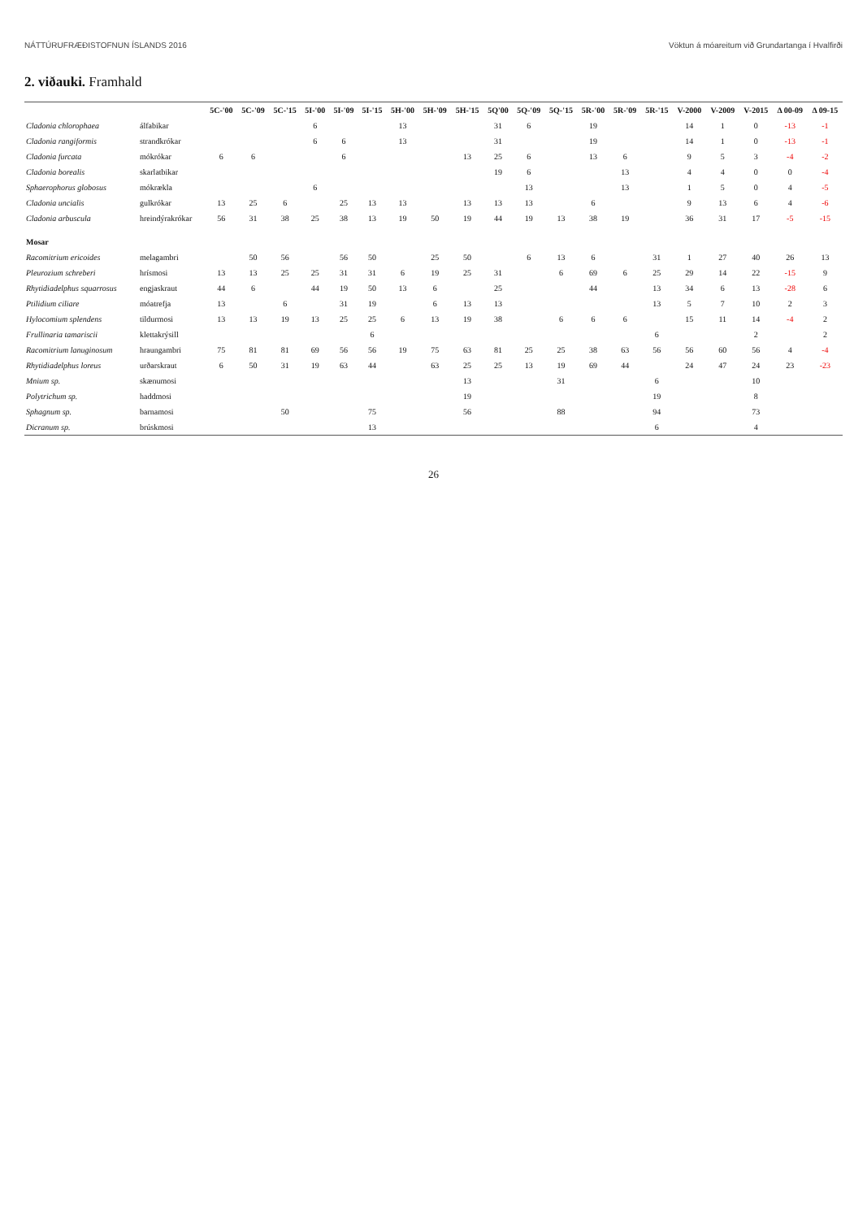NÁTTÚRUFRÆÐISTOFNUN ÍSLANDS 2016 Vöktun á móareitum við Grundartanga í Hvalfirði
2. viðauki. Framhald
| | | 5C-'00 | 5C-'09 | 5C-'15 | 5I-'00 | 5I-'09 | 5I-'15 | 5H-'00 | 5H-'09 | 5H-'15 | 5Q'00 | 5Q-'09 | 5Q-'15 | 5R-'00 | 5R-'09 | 5R-'15 | V-2000 | V-2009 | V-2015 | Δ 00-09 | Δ 09-15 |
| --- | --- | --- | --- | --- | --- | --- | --- | --- | --- | --- | --- | --- | --- | --- | --- | --- | --- | --- | --- | --- | --- |
| Cladonia chlorophaea | álfabikar | | | | 6 | | | 13 | | | 31 | 6 | | 19 | | | 14 | 1 | 0 | -13 | -1 |
| Cladonia rangiformis | strandkrókar | | | | 6 | 6 | | 13 | | | 31 | | | 19 | | | 14 | 1 | 0 | -13 | -1 |
| Cladonia furcata | mókrókar | 6 | 6 | | | 6 | | | | 13 | 25 | 6 | | 13 | 6 | | 9 | 5 | 3 | -4 | -2 |
| Cladonia borealis | skarlatbikar | | | | | | | | | | 19 | 6 | | | 13 | | 4 | 4 | 0 | 0 | -4 |
| Sphaerophorus globosus | mókrækla | | | | 6 | | | | | | | 13 | | | 13 | | 1 | 5 | 0 | 4 | -5 |
| Cladonia uncialis | gulkrókar | 13 | 25 | 6 | | 25 | 13 | 13 | | 13 | 13 | 13 | | 6 | | | 9 | 13 | 6 | 4 | -6 |
| Cladonia arbuscula | hreindýrakrókar | 56 | 31 | 38 | 25 | 38 | 13 | 19 | 50 | 19 | 44 | 19 | 13 | 38 | 19 | | 36 | 31 | 17 | -5 | -15 |
| Mosar | | | | | | | | | | | | | | | | | | | | | |
| Racomitrium ericoides | melagambri | | 50 | 56 | | 56 | 50 | | 25 | 50 | | 6 | 13 | 6 | | 31 | 1 | 27 | 40 | 26 | 13 |
| Pleurozium schreberi | hrísmosi | 13 | 13 | 25 | 25 | 31 | 31 | 6 | 19 | 25 | 31 | | 6 | 69 | 6 | 25 | 29 | 14 | 22 | -15 | 9 |
| Rhytidiadelphus squarrosus | engjaskraut | 44 | 6 | | 44 | 19 | 50 | 13 | 6 | | 25 | | | 44 | | 13 | 34 | 6 | 13 | -28 | 6 |
| Ptilidium ciliare | móatrefja | 13 | | 6 | | 31 | 19 | | 6 | 13 | 13 | | | | | 13 | 5 | 7 | 10 | 2 | 3 |
| Hylocomium splendens | tildurmosi | 13 | 13 | 19 | 13 | 25 | 25 | 6 | 13 | 19 | 38 | | 6 | 6 | 6 | | 15 | 11 | 14 | -4 | 2 |
| Frullinaria tamariscii | klettakrýsill | | | | | | 6 | | | | | | | | | 6 | | | 2 | | 2 |
| Racomitrium lanuginosum | hraungambri | 75 | 81 | 81 | 69 | 56 | 56 | 19 | 75 | 63 | 81 | 25 | 25 | 38 | 63 | 56 | 56 | 60 | 56 | 4 | -4 |
| Rhytidiadelphus loreus | urðarskraut | 6 | 50 | 31 | 19 | 63 | 44 | | 63 | 25 | 25 | 13 | 19 | 69 | 44 | | 24 | 47 | 24 | 23 | -23 |
| Mnium sp. | skænumosi | | | | | | | | | 13 | | | 31 | | | 6 | | | 10 | | |
| Polytrichum sp. | haddmosi | | | | | | | | | 19 | | | | | | 19 | | | 8 | | |
| Sphagnum sp. | barnamosi | | | 50 | | | 75 | | | 56 | | | 88 | | | 94 | | | 73 | | |
| Dicranum sp. | brúskmosi | | | | | | 13 | | | | | | | | | 6 | | | 4 | | |
26